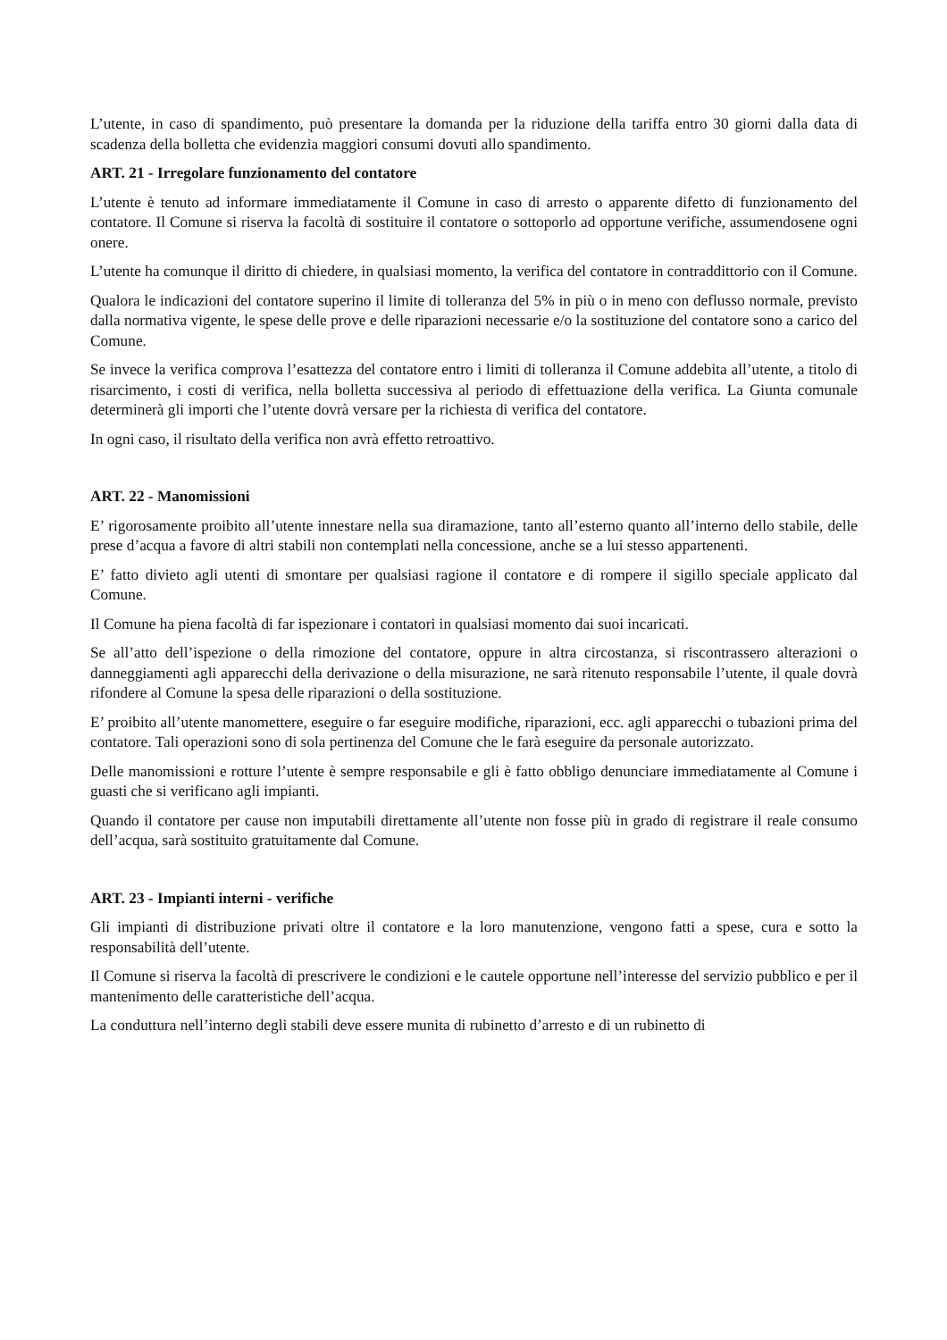L’utente, in caso di spandimento, può presentare la domanda per la riduzione della tariffa entro 30 giorni dalla data di scadenza della bolletta che evidenzia maggiori consumi dovuti allo spandimento.
ART. 21 - Irregolare funzionamento del contatore
L’utente è tenuto ad informare immediatamente il Comune in caso di arresto o apparente difetto di funzionamento del contatore. Il Comune si riserva la facoltà di sostituire il contatore o sottoporlo ad opportune verifiche, assumendosene ogni onere.
L’utente ha comunque il diritto di chiedere, in qualsiasi momento, la verifica del contatore in contraddittorio con il Comune.
Qualora le indicazioni del contatore superino il limite di tolleranza del 5% in più o in meno con deflusso normale, previsto dalla normativa vigente, le spese delle prove e delle riparazioni necessarie e/o la sostituzione del contatore sono a carico del Comune.
Se invece la verifica comprova l’esattezza del contatore entro i limiti di tolleranza il Comune addebita all’utente, a titolo di risarcimento, i costi di verifica, nella bolletta successiva al periodo di effettuazione della verifica. La Giunta comunale determinerà gli importi che l’utente dovrà versare per la richiesta di verifica del contatore.
In ogni caso, il risultato della verifica non avrà effetto retroattivo.
ART. 22 - Manomissioni
E’ rigorosamente proibito all’utente innestare nella sua diramazione, tanto all’esterno quanto all’interno dello stabile, delle prese d’acqua a favore di altri stabili non contemplati nella concessione, anche se a lui stesso appartenenti.
E’ fatto divieto agli utenti di smontare per qualsiasi ragione il contatore e di rompere il sigillo speciale applicato dal Comune.
Il Comune ha piena facoltà di far ispezionare i contatori in qualsiasi momento dai suoi incaricati.
Se all’atto dell’ispezione o della rimozione del contatore, oppure in altra circostanza, si riscontrassero alterazioni o danneggiamenti agli apparecchi della derivazione o della misurazione, ne sarà ritenuto responsabile l’utente, il quale dovrà rifondere al Comune la spesa delle riparazioni o della sostituzione.
E’ proibito all’utente manomettere, eseguire o far eseguire modifiche, riparazioni, ecc. agli apparecchi o tubazioni prima del contatore. Tali operazioni sono di sola pertinenza del Comune che le farà eseguire da personale autorizzato.
Delle manomissioni e rotture l’utente è sempre responsabile e gli è fatto obbligo denunciare immediatamente al Comune i guasti che si verificano agli impianti.
Quando il contatore per cause non imputabili direttamente all’utente non fosse più in grado di registrare il reale consumo dell’acqua, sarà sostituito gratuitamente dal Comune.
ART. 23 - Impianti interni - verifiche
Gli impianti di distribuzione privati oltre il contatore e la loro manutenzione, vengono fatti a spese, cura e sotto la responsabilità dell’utente.
Il Comune si riserva la facoltà di prescrivere le condizioni e le cautele opportune nell’interesse del servizio pubblico e per il mantenimento delle caratteristiche dell’acqua.
La conduttura nell’interno degli stabili deve essere munita di rubinetto d’arresto e di un rubinetto di